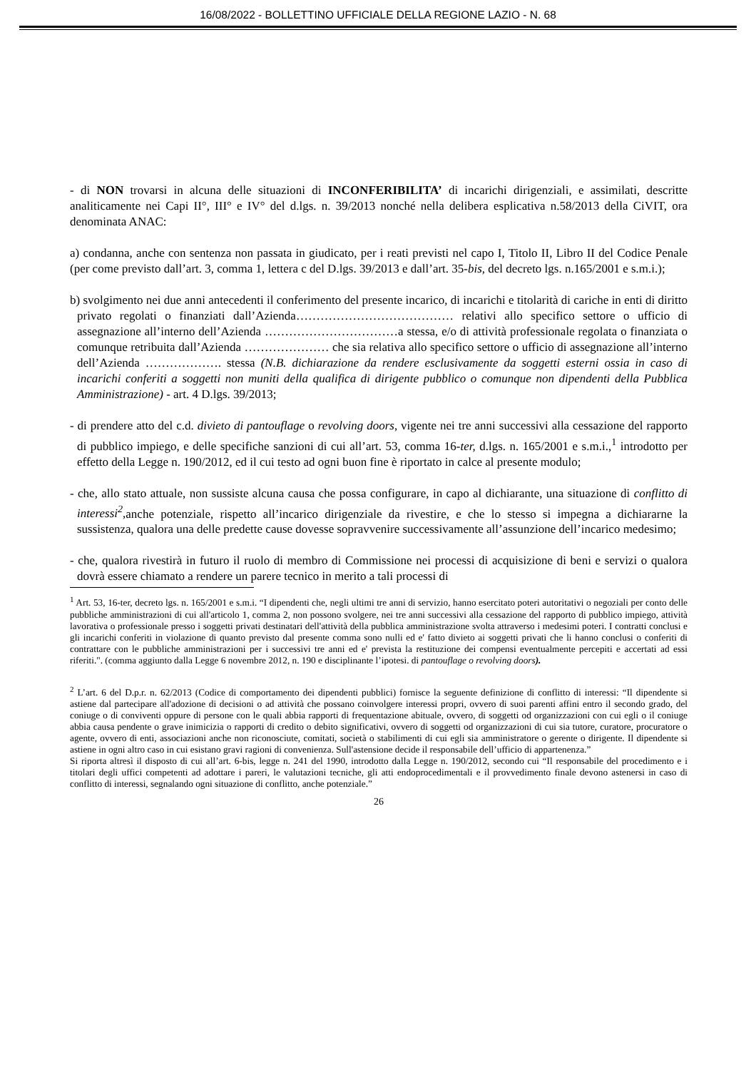16/08/2022 - BOLLETTINO UFFICIALE DELLA REGIONE LAZIO - N. 68
- di NON trovarsi in alcuna delle situazioni di INCONFERIBILITA’ di incarichi dirigenziali, e assimilati, descritte analiticamente nei Capi II°, III° e IV° del d.lgs. n. 39/2013 nonché nella delibera esplicativa n.58/2013 della CiVIT, ora denominata ANAC:
a) condanna, anche con sentenza non passata in giudicato, per i reati previsti nel capo I, Titolo II, Libro II del Codice Penale (per come previsto dall’art. 3, comma 1, lettera c del D.lgs. 39/2013 e dall’art. 35-bis, del decreto lgs. n.165/2001 e s.m.i.);
b) svolgimento nei due anni antecedenti il conferimento del presente incarico, di incarichi e titolarità di cariche in enti di diritto privato regolati o finanziati dall’Azienda………………………………… relativi allo specifico settore o ufficio di assegnazione all’interno dell’Azienda ……………………………a stessa, e/o di attività professionale regolata o finanziata o comunque retribuita dall’Azienda ………………… che sia relativa allo specifico settore o ufficio di assegnazione all’interno dell’Azienda ………………. stessa (N.B. dichiarazione da rendere esclusivamente da soggetti esterni ossia in caso di incarichi conferiti a soggetti non muniti della qualifica di dirigente pubblico o comunque non dipendenti della Pubblica Amministrazione) - art. 4 D.lgs. 39/2013;
- di prendere atto del c.d. divieto di pantouflage o revolving doors, vigente nei tre anni successivi alla cessazione del rapporto di pubblico impiego, e delle specifiche sanzioni di cui all’art. 53, comma 16-ter, d.lgs. n. 165/2001 e s.m.i.,<sup>1</sup> introdotto per effetto della Legge n. 190/2012, ed il cui testo ad ogni buon fine è riportato in calce al presente modulo;
- che, allo stato attuale, non sussiste alcuna causa che possa configurare, in capo al dichiarante, una situazione di conflitto di interessi<sup>2</sup>, anche potenziale, rispetto all’incarico dirigenziale da rivestire, e che lo stesso si impegna a dichiararne la sussistenza, qualora una delle predette cause dovesse sopravvenire successivamente all’assunzione dell’incarico medesimo;
- che, qualora rivestirà in futuro il ruolo di membro di Commissione nei processi di acquisizione di beni e servizi o qualora dovrà essere chiamato a rendere un parere tecnico in merito a tali processi di
<sup>1</sup> Art. 53, 16-ter, decreto lgs. n. 165/2001 e s.m.i. “I dipendenti che, negli ultimi tre anni di servizio, hanno esercitato poteri autoritativi o negoziali per conto delle pubbliche amministrazioni di cui all'articolo 1, comma 2, non possono svolgere, nei tre anni successivi alla cessazione del rapporto di pubblico impiego, attività lavorativa o professionale presso i soggetti privati destinatari dell'attività della pubblica amministrazione svolta attraverso i medesimi poteri. I contratti conclusi e gli incarichi conferiti in violazione di quanto previsto dal presente comma sono nulli ed e' fatto divieto ai soggetti privati che li hanno conclusi o conferiti di contrattare con le pubbliche amministrazioni per i successivi tre anni ed e' prevista la restituzione dei compensi eventualmente percepiti e accertati ad essi riferiti.". (comma aggiunto dalla Legge 6 novembre 2012, n. 190 e disciplinante l’ipotesi. di pantouflage o revolving doors).
<sup>2</sup> L’art. 6 del D.p.r. n. 62/2013 (Codice di comportamento dei dipendenti pubblici) fornisce la seguente definizione di conflitto di interessi: “Il dipendente si astiene dal partecipare all'adozione di decisioni o ad attività che possano coinvolgere interessi propri, ovvero di suoi parenti affini entro il secondo grado, del coniuge o di conviventi oppure di persone con le quali abbia rapporti di frequentazione abituale, ovvero, di soggetti od organizzazioni con cui egli o il coniuge abbia causa pendente o grave inimicizia o rapporti di credito o debito significativi, ovvero di soggetti od organizzazioni di cui sia tutore, curatore, procuratore o agente, ovvero di enti, associazioni anche non riconosciute, comitati, società o stabilimenti di cui egli sia amministratore o gerente o dirigente. Il dipendente si astiene in ogni altro caso in cui esistano gravi ragioni di convenienza. Sull'astensione decide il responsabile dell’ufficio di appartenenza.”
Si riporta altresì il disposto di cui all’art. 6-bis, legge n. 241 del 1990, introdotto dalla Legge n. 190/2012, secondo cui “Il responsabile del procedimento e i titolari degli uffici competenti ad adottare i pareri, le valutazioni tecniche, gli atti endoprocedimentali e il provvedimento finale devono astenersi in caso di conflitto di interessi, segnalando ogni situazione di conflitto, anche potenziale.”
26